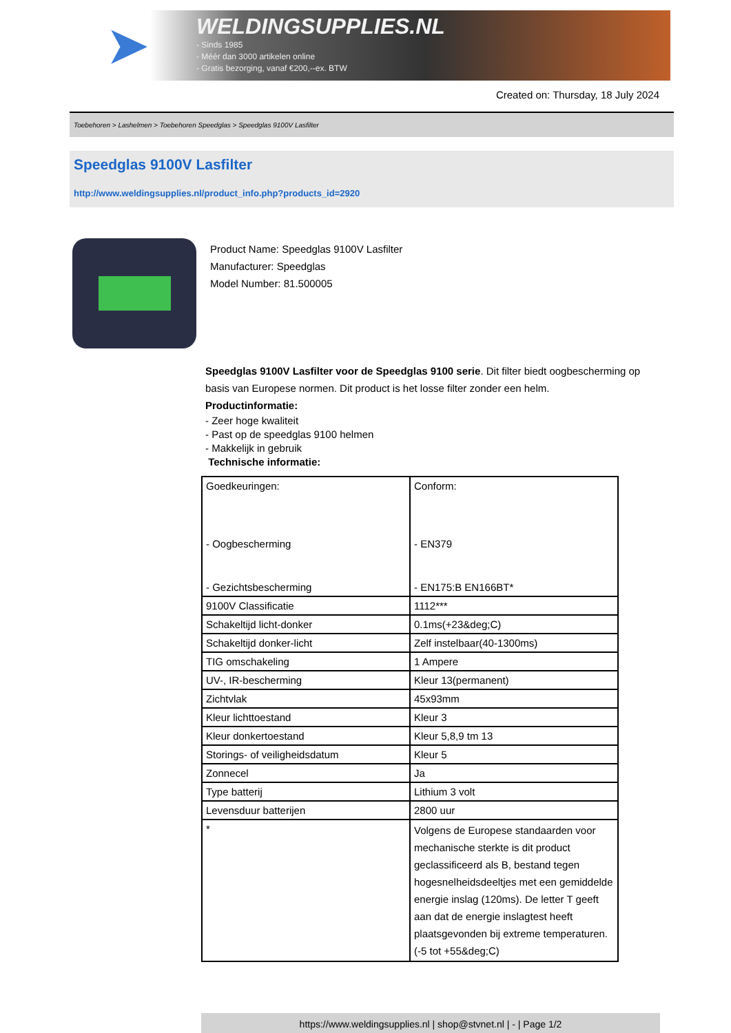➤
WELDINGSUPPLIES.NL
- Sinds 1985
- Méér dan 3000 artikelen online
- Gratis bezorging, vanaf €200,--ex. BTW
Created on: Thursday, 18 July 2024
Toebehoren > Lashelmen > Toebehoren Speedglas > Speedglas 9100V Lasfilter
Speedglas 9100V Lasfilter
http://www.weldingsupplies.nl/product_info.php?products_id=2920
Product Name: Speedglas 9100V Lasfilter
Manufacturer: Speedglas
Model Number: 81.500005
Speedglas 9100V Lasfilter voor de Speedglas 9100 serie. Dit filter biedt oogbescherming op basis van Europese normen. Dit product is het losse filter zonder een helm.
Productinformatie:
- Zeer hoge kwaliteit
- Past op de speedglas 9100 helmen
- Makkelijk in gebruik
Technische informatie:
| Goedkeuringen: - Oogbescherming - Gezichtsbescherming | Conform: - EN379 - EN175:B EN166BT* |
| 9100V Classificatie | 1112*** |
| Schakeltijd licht-donker | 0.1ms(+23&deg;C) |
| Schakeltijd donker-licht | Zelf instelbaar(40-1300ms) |
| TIG omschakeling | 1 Ampere |
| UV-, IR-bescherming | Kleur 13(permanent) |
| Zichtvlak | 45x93mm |
| Kleur lichttoestand | Kleur 3 |
| Kleur donkertoestand | Kleur 5,8,9 tm 13 |
| Storings- of veiligheidsdatum | Kleur 5 |
| Zonnecel | Ja |
| Type batterij | Lithium 3 volt |
| Levensduur batterijen | 2800 uur |
| * | Volgens de Europese standaarden voor mechanische sterkte is dit product geclassificeerd als B, bestand tegen hogesnelheidsdeeltjes met een gemiddelde energie inslag (120ms). De letter T geeft aan dat de energie inslagtest heeft plaatsgevonden bij extreme temperaturen.(-5 tot +55&deg;C) |
https://www.weldingsupplies.nl | shop@stvnet.nl | - | Page 1/2